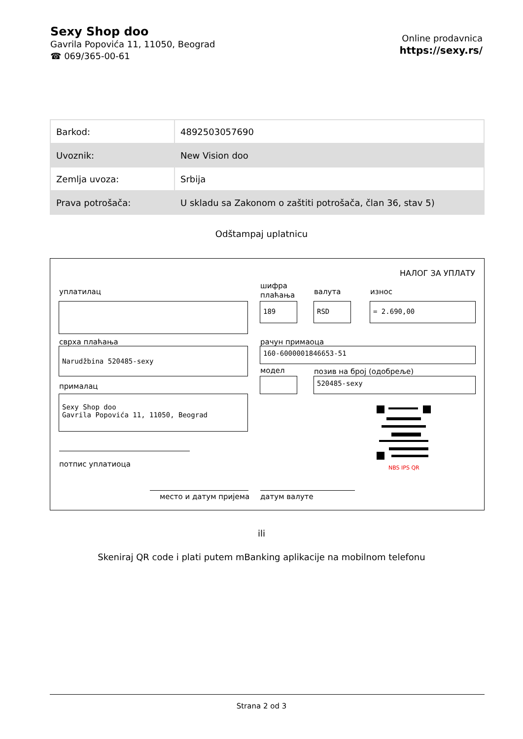Sexy Shop doo
Gavrila Popovića 11, 11050, Beograd
☎ 069/365-00-61
Online prodavnica
https://sexy.rs/
| Barkod: | 4892503057690 |
| Uvoznik: | New Vision doo |
| Zemlja uvoza: | Srbija |
| Prava potrošača: | U skladu sa Zakonom o zaštiti potrošača, član 36, stav 5) |
Odštampaj uplatnicu
НАЛОГ ЗА УПЛАТУ
уплатилац
шифра
плаћања
валута износ
189 RSD = 2.690,00
сврха плаћања рачун примаоца
Narudžbina 520485-sexy 160-6000001846653-51
модел позив на број (одобреље)
520485-sexy
прималац
Sexy Shop doo
Gavrila Popovića 11, 11050, Beograd
NBS IPS QR
потпис уплатиоца
место и датум пријема датум валуте
ili
Skeniraj QR code i plati putem mBanking aplikacije na mobilnom telefonu
Strana 2 od 3